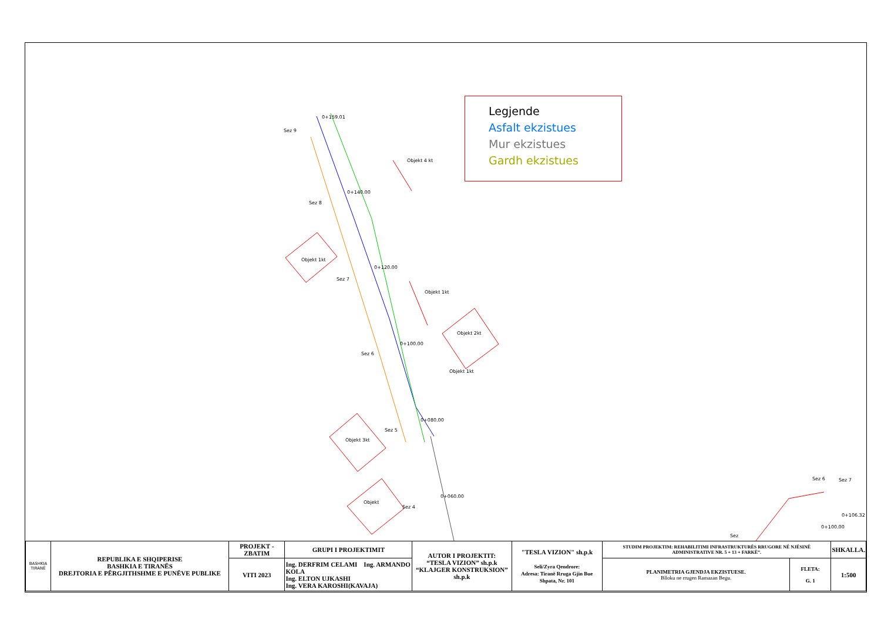Legjende
Asfalt ekzistues
Mur ekzistues
Gardh ekzistues
Sez 9
0+159.01
Objekt 4 kt
Sez 8
0+140.00
Objekt 1kt
Sez 7
0+120.00
Objekt 1kt
Objekt 2kt
Sez 6
0+100.00
Objekt 1kt
Sez 5
0+080.00
Objekt 3kt
Objekt
Sez 4
0+060.00
Sez 6 Sez 7
0+106.32
0+100.00
Sez
| BASHKIA TIRANË | REPUBLIKA E SHQIPERISE BASHKIA E TIRANËS DREJTORIA E PËRGJITHSHME E PUNËVE PUBLIKE | PROJEKT - ZBATIM | GRUPI I PROJEKTIMIT | AUTOR I PROJEKTIT: “TESLA VIZION” sh.p.k “KLAJGER KONSTRUKSION” sh.p.k | "TESLA VIZION" sh.p.k Seli/Zyra Qendrore: Adresa: Tiranë Rruga Gjin Bue Shpata, Nr. 101 | STUDIM PROJEKTIM: REHABILITIMI INFRASTRUKTURËS RRUGORE NË NJËSINË ADMINISTRATIVE NR. 5 + 13 + FARKË”. | | SHKALLA. |
| | | VITI 2023 | Ing. DERFRIM CELAMI Ing. ARMANDO KOLA Ing. ELTON UJKASHI Ing. VERA KAROSHI(KAVAJA) | | | PLANIMETRIA GJENDJA EKZISTUESE. Blloku ne rrugen Ramazan Begu. | FLETA: G. 1 | 1:500 |